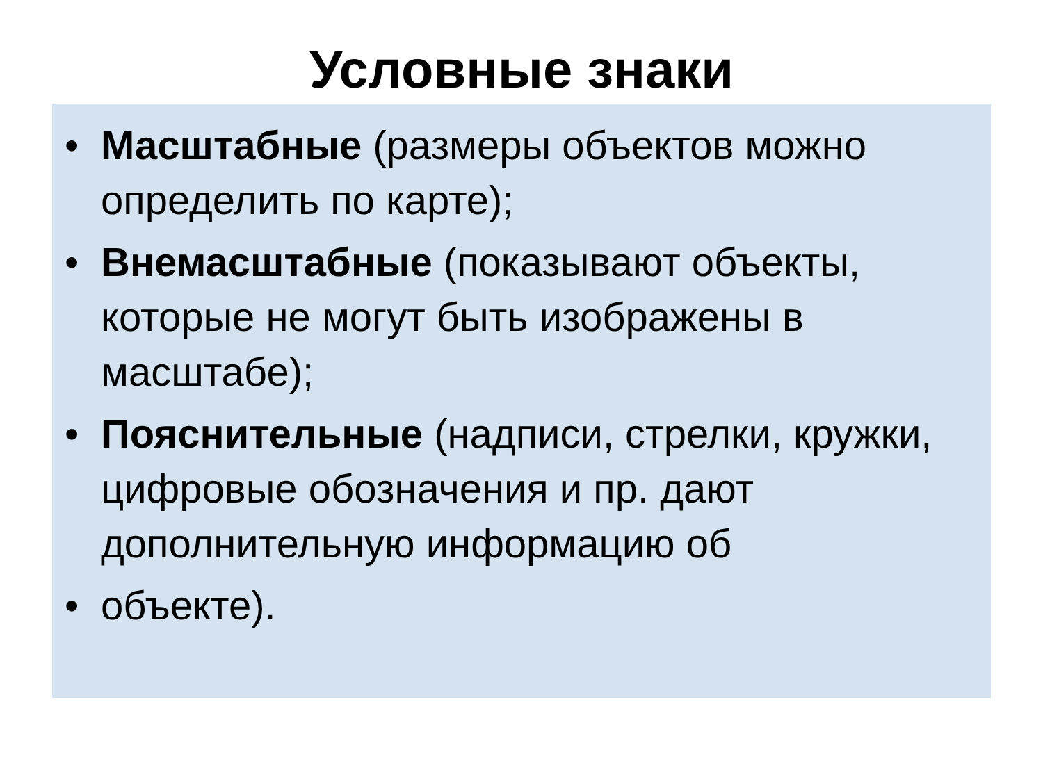Условные знаки
• Масштабные (размеры объектов можно определить по карте);
• Внемасштабные (показывают объекты, которые не могут быть изображены в масштабе);
• Пояснительные (надписи, стрелки, кружки, цифровые обозначения и пр. дают дополнительную информацию об
• объекте).